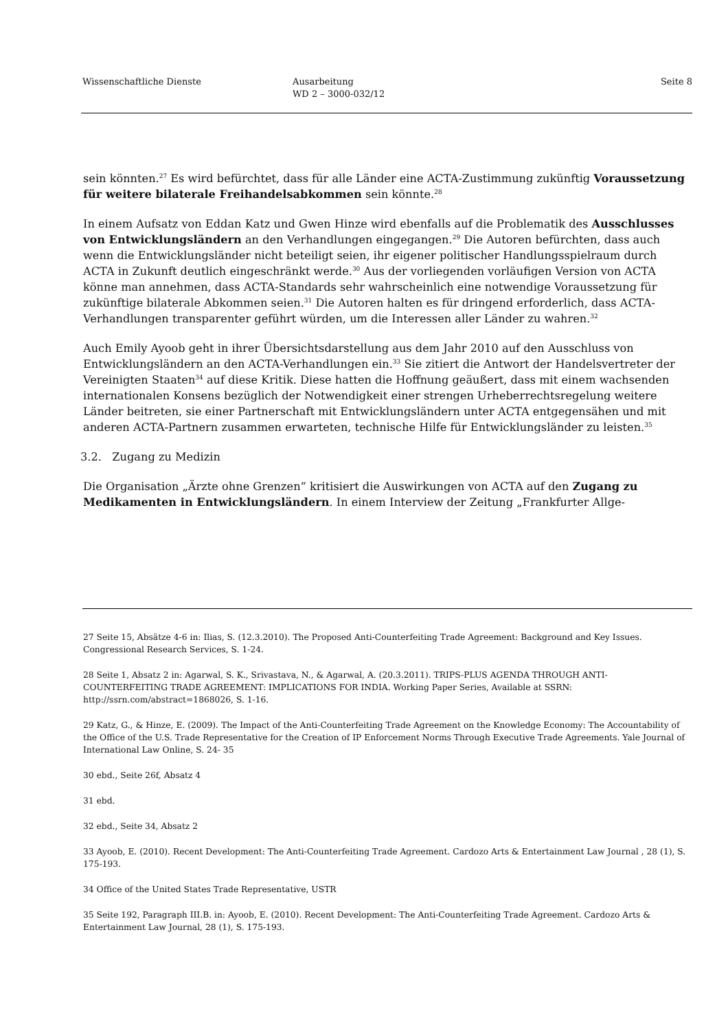Wissenschaftliche Dienste Ausarbeitung
WD 2 – 3000-032/12
Seite 8
sein könnten.<sup>27</sup> Es wird befürchtet, dass für alle Länder eine ACTA-Zustimmung zukünftig Vo­raussetzung für weitere bilaterale Freihandelsabkommen sein könnte.<sup>28</sup>
In einem Aufsatz von Eddan Katz und Gwen Hinze wird ebenfalls auf die Problematik des Aus­schlusses von Entwicklungsländern an den Verhandlungen eingegangen.<sup>29</sup> Die Autoren befürch­ten, dass auch wenn die Entwicklungsländer nicht beteiligt seien, ihr eigener politischer Hand­lungsspielraum durch ACTA in Zukunft deutlich eingeschränkt werde.<sup>30</sup> Aus der vorliegenden vorläufigen Version von ACTA könne man annehmen, dass ACTA-Standards sehr wahrschein­lich eine notwendige Voraussetzung für zukünftige bilaterale Abkommen seien.<sup>31</sup> Die Autoren halten es für dringend erforderlich, dass ACTA-Verhandlungen transparenter geführt würden, um die Interessen aller Länder zu wahren.<sup>32</sup>
Auch Emily Ayoob geht in ihrer Übersichtsdarstellung aus dem Jahr 2010 auf den Ausschluss von Entwicklungsländern an den ACTA-Verhandlungen ein.<sup>33</sup> Sie zitiert die Antwort der Han­delsvertreter der Vereinigten Staaten<sup>34</sup> auf diese Kritik. Diese hatten die Hoffnung geäußert, dass mit einem wachsenden internationalen Konsens bezüglich der Notwendigkeit einer strengen Ur­heberrechtsregelung weitere Länder beitreten, sie einer Partnerschaft mit Entwicklungsländern unter ACTA entgegensähen und mit anderen ACTA-Partnern zusammen erwarteten, technische Hilfe für Entwicklungsländer zu leisten.<sup>35</sup>
3.2. Zugang zu Medizin
Die Organisation „Ärzte ohne Grenzen“ kritisiert die Auswirkungen von ACTA auf den Zugang zu Medikamenten in Entwicklungsländern. In einem Interview der Zeitung „Frankfurter Allge-
27 Seite 15, Absätze 4-6 in: Ilias, S. (12.3.2010). The Proposed Anti-Counterfeiting Trade Agreement: Background and Key Issues. Congressional Research Services, S. 1-24.
28 Seite 1, Absatz 2 in: Agarwal, S. K., Srivastava, N., & Agarwal, A. (20.3.2011). TRIPS-PLUS AGENDA THROUGH ANTI-COUNTERFEITING TRADE AGREEMENT: IMPLICATIONS FOR INDIA. Working Paper Series, Available at SSRN: http://ssrn.com/abstract=1868026, S. 1-16.
29 Katz, G., & Hinze, E. (2009). The Impact of the Anti-Counterfeiting Trade Agreement on the Knowledge Economy: The Accountability of the Office of the U.S. Trade Representative for the Creation of IP Enforcement Norms Through Executive Trade Agreements. Yale Journal of International Law Online, S. 24- 35
30 ebd., Seite 26f, Absatz 4
31 ebd.
32 ebd., Seite 34, Absatz 2
33 Ayoob, E. (2010). Recent Development: The Anti-Counterfeiting Trade Agreement. Cardozo Arts & Entertainment Law Journal , 28 (1), S. 175-193.
34 Office of the United States Trade Representative, USTR
35 Seite 192, Paragraph III.B. in: Ayoob, E. (2010). Recent Development: The Anti-Counterfeiting Trade Agreement. Cardozo Arts & Entertainment Law Journal, 28 (1), S. 175-193.